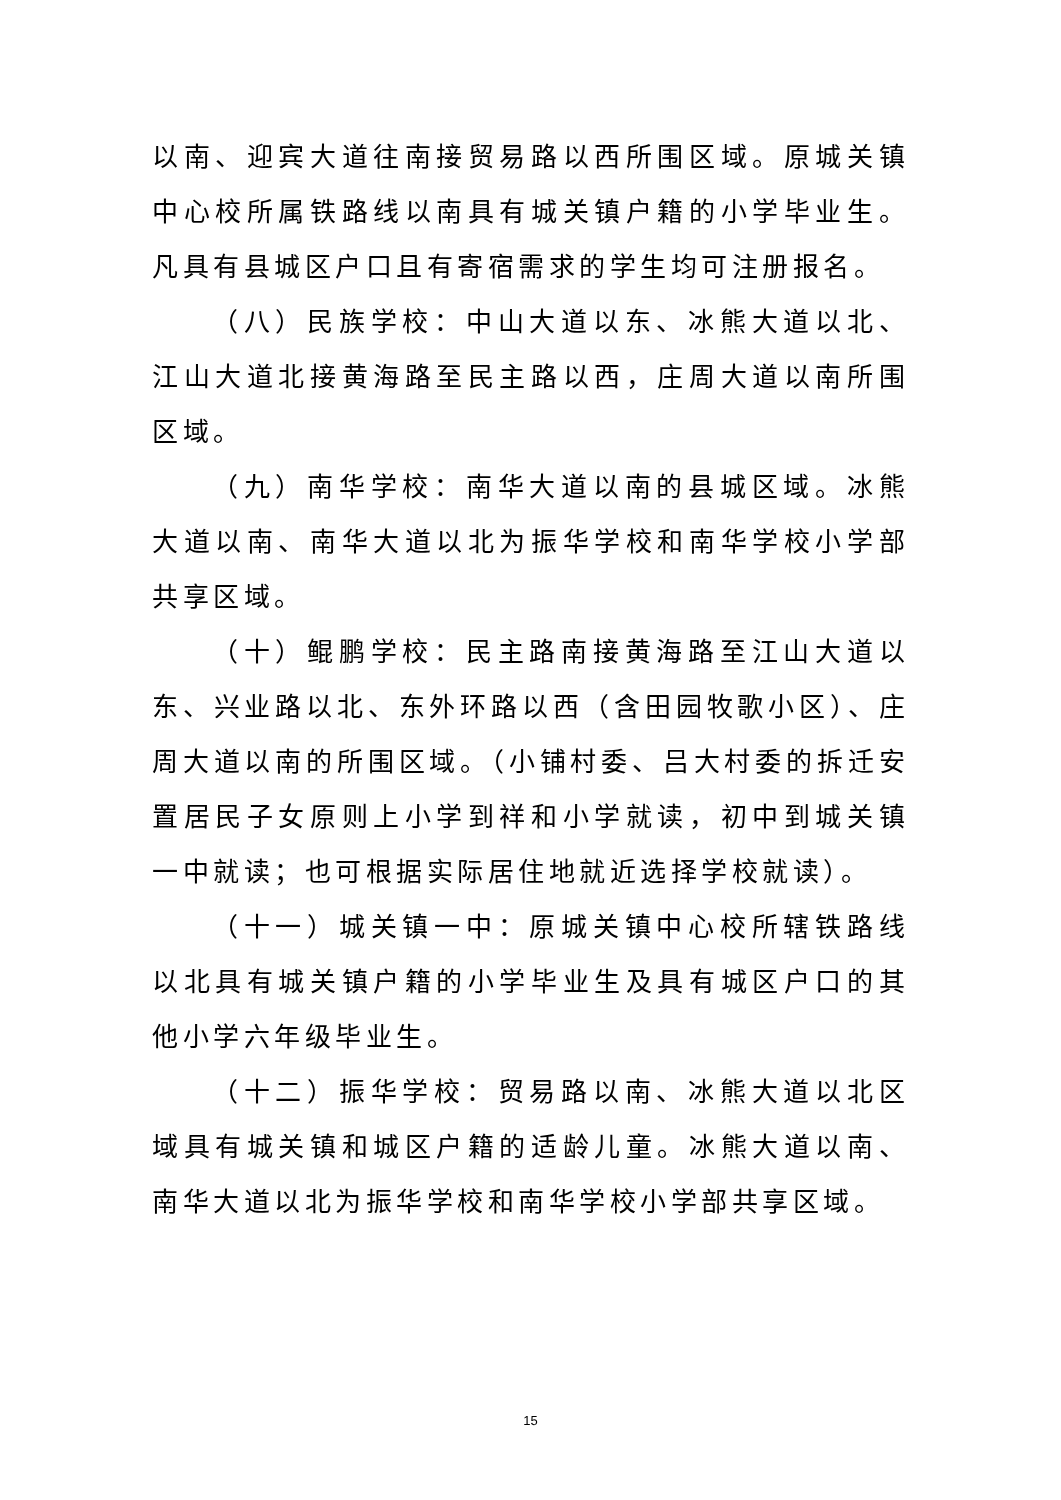以南、迎宾大道往南接贸易路以西所围区域。原城关镇中心校所属铁路线以南具有城关镇户籍的小学毕业生。凡具有县城区户口且有寄宿需求的学生均可注册报名。
（八）民族学校：中山大道以东、冰熊大道以北、江山大道北接黄海路至民主路以西，庄周大道以南所围区域。
（九）南华学校：南华大道以南的县城区域。冰熊大道以南、南华大道以北为振华学校和南华学校小学部共享区域。
（十）鲲鹏学校：民主路南接黄海路至江山大道以东、兴业路以北、东外环路以西（含田园牧歌小区）、庄周大道以南的所围区域。（小铺村委、吕大村委的拆迁安置居民子女原则上小学到祥和小学就读，初中到城关镇一中就读；也可根据实际居住地就近选择学校就读）。
（十一）城关镇一中：原城关镇中心校所辖铁路线以北具有城关镇户籍的小学毕业生及具有城区户口的其他小学六年级毕业生。
（十二）振华学校：贸易路以南、冰熊大道以北区域具有城关镇和城区户籍的适龄儿童。冰熊大道以南、南华大道以北为振华学校和南华学校小学部共享区域。
15